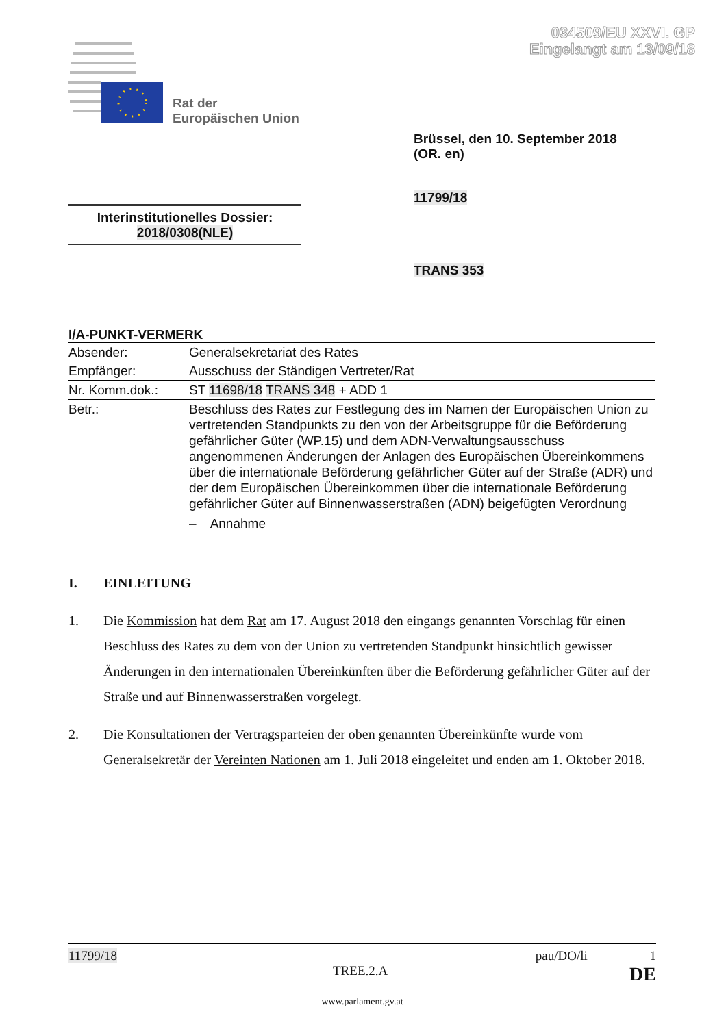034509/EU XXVI. GP
Eingelangt am 13/09/18
Rat der
Europäischen Union
Brüssel, den 10. September 2018
(OR. en)
11799/18
Interinstitutionelles Dossier:
2018/0308(NLE)
TRANS 353
I/A-PUNKT-VERMERK
| Absender: | Generalsekretariat des Rates |
| Empfänger: | Ausschuss der Ständigen Vertreter/Rat |
| Nr. Komm.dok.: | ST 11698/18 TRANS 348 + ADD 1 |
| Betr.: | Beschluss des Rates zur Festlegung des im Namen der Europäischen Union zu vertretenden Standpunkts zu den von der Arbeitsgruppe für die Beförderung gefährlicher Güter (WP.15) und dem ADN-Verwaltungsausschuss angenommenen Änderungen der Anlagen des Europäischen Übereinkommens über die internationale Beförderung gefährlicher Güter auf der Straße (ADR) und der dem Europäischen Übereinkommen über die internationale Beförderung gefährlicher Güter auf Binnenwasserstraßen (ADN) beigefügten Verordnung – Annahme |
I. EINLEITUNG
1. Die Kommission hat dem Rat am 17. August 2018 den eingangs genannten Vorschlag für einen Beschluss des Rates zu dem von der Union zu vertretenden Standpunkt hinsichtlich gewisser Änderungen in den internationalen Übereinkünften über die Beförderung gefährlicher Güter auf der Straße und auf Binnenwasserstraßen vorgelegt.
2. Die Konsultationen der Vertragsparteien der oben genannten Übereinkünfte wurde vom Generalsekretär der Vereinten Nationen am 1. Juli 2018 eingeleitet und enden am 1. Oktober 2018.
11799/18 pau/DO/li 1
TREE.2.A DE
www.parlament.gv.at